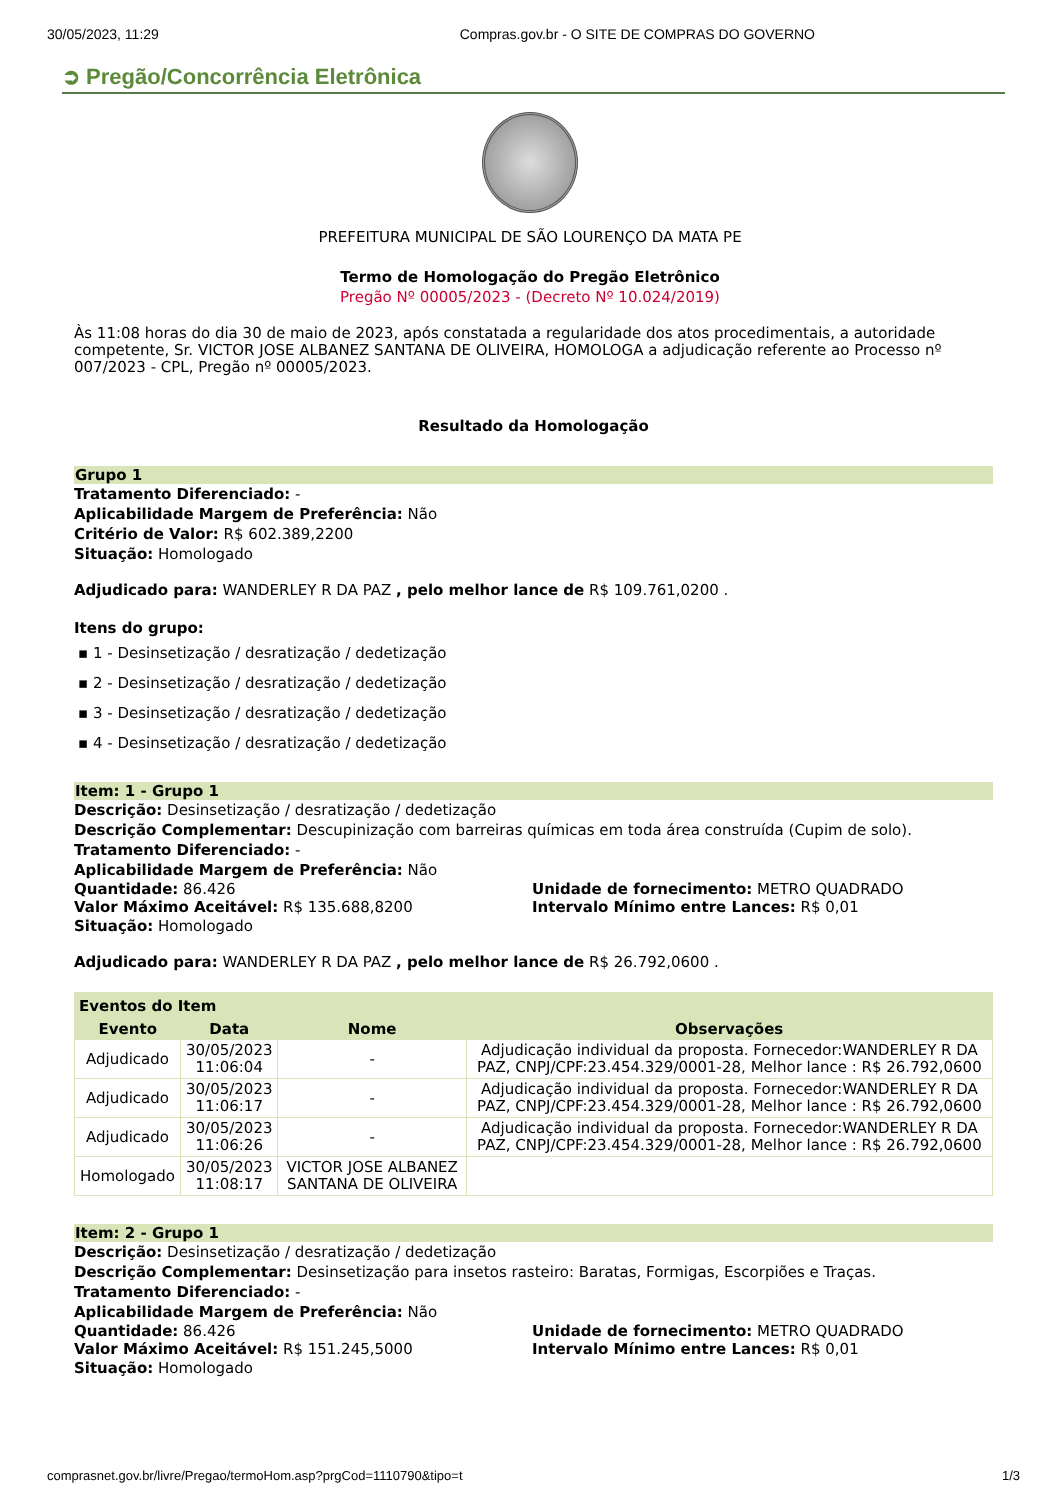30/05/2023, 11:29 Compras.gov.br - O SITE DE COMPRAS DO GOVERNO
➲ Pregão/Concorrência Eletrônica
PREFEITURA MUNICIPAL DE SÃO LOURENÇO DA MATA PE
Termo de Homologação do Pregão Eletrônico
Pregão Nº 00005/2023 - (Decreto Nº 10.024/2019)
Às 11:08 horas do dia 30 de maio de 2023, após constatada a regularidade dos atos procedimentais, a autoridade competente, Sr. VICTOR JOSE ALBANEZ SANTANA DE OLIVEIRA, HOMOLOGA a adjudicação referente ao Processo nº 007/2023 - CPL, Pregão nº 00005/2023.
Resultado da Homologação
Grupo 1
Tratamento Diferenciado: -
Aplicabilidade Margem de Preferência: Não
Critério de Valor: R$ 602.389,2200
Situação: Homologado
Adjudicado para: WANDERLEY R DA PAZ , pelo melhor lance de R$ 109.761,0200 .
Itens do grupo:
▪ 1 - Desinsetização / desratização / dedetização
▪ 2 - Desinsetização / desratização / dedetização
▪ 3 - Desinsetização / desratização / dedetização
▪ 4 - Desinsetização / desratização / dedetização
Item: 1 - Grupo 1
Descrição: Desinsetização / desratização / dedetização
Descrição Complementar: Descupinização com barreiras químicas em toda área construída (Cupim de solo).
Tratamento Diferenciado: -
Aplicabilidade Margem de Preferência: Não
Quantidade: 86.426 Unidade de fornecimento: METRO QUADRADO
Valor Máximo Aceitável: R$ 135.688,8200 Intervalo Mínimo entre Lances: R$ 0,01
Situação: Homologado
Adjudicado para: WANDERLEY R DA PAZ , pelo melhor lance de R$ 26.792,0600 .
| Eventos do Item | | | |
| --- | --- | --- | --- |
| Evento | Data | Nome | Observações |
| Adjudicado | 30/05/2023 11:06:04 | - | Adjudicação individual da proposta. Fornecedor:WANDERLEY R DA PAZ, CNPJ/CPF:23.454.329/0001-28, Melhor lance : R$ 26.792,0600 |
| Adjudicado | 30/05/2023 11:06:17 | - | Adjudicação individual da proposta. Fornecedor:WANDERLEY R DA PAZ, CNPJ/CPF:23.454.329/0001-28, Melhor lance : R$ 26.792,0600 |
| Adjudicado | 30/05/2023 11:06:26 | - | Adjudicação individual da proposta. Fornecedor:WANDERLEY R DA PAZ, CNPJ/CPF:23.454.329/0001-28, Melhor lance : R$ 26.792,0600 |
| Homologado | 30/05/2023 11:08:17 | VICTOR JOSE ALBANEZ SANTANA DE OLIVEIRA | |
Item: 2 - Grupo 1
Descrição: Desinsetização / desratização / dedetização
Descrição Complementar: Desinsetização para insetos rasteiro: Baratas, Formigas, Escorpiões e Traças.
Tratamento Diferenciado: -
Aplicabilidade Margem de Preferência: Não
Quantidade: 86.426 Unidade de fornecimento: METRO QUADRADO
Valor Máximo Aceitável: R$ 151.245,5000 Intervalo Mínimo entre Lances: R$ 0,01
Situação: Homologado
comprasnet.gov.br/livre/Pregao/termoHom.asp?prgCod=1110790&tipo=t 1/3